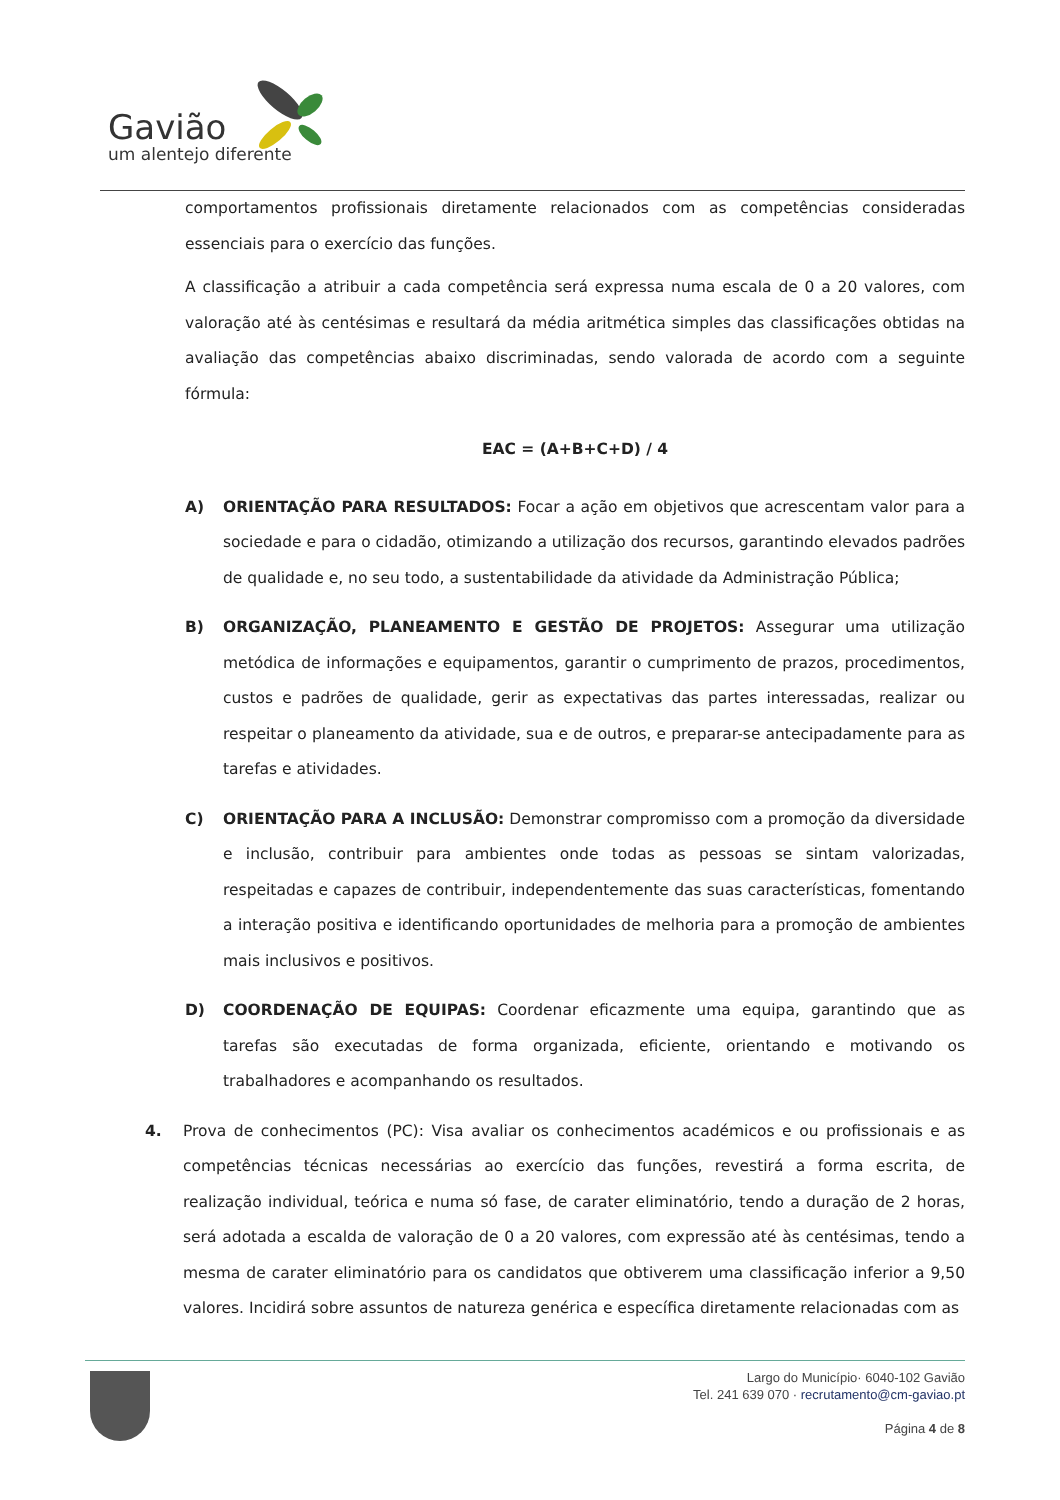Gavião
um alentejo diferente
comportamentos profissionais diretamente relacionados com as competências consideradas essenciais para o exercício das funções.
A classificação a atribuir a cada competência será expressa numa escala de 0 a 20 valores, com valoração até às centésimas e resultará da média aritmética simples das classificações obtidas na avaliação das competências abaixo discriminadas, sendo valorada de acordo com a seguinte fórmula:
EAC = (A+B+C+D) / 4
A) ORIENTAÇÃO PARA RESULTADOS: Focar a ação em objetivos que acrescentam valor para a sociedade e para o cidadão, otimizando a utilização dos recursos, garantindo elevados padrões de qualidade e, no seu todo, a sustentabilidade da atividade da Administração Pública;
B) ORGANIZAÇÃO, PLANEAMENTO E GESTÃO DE PROJETOS: Assegurar uma utilização metódica de informações e equipamentos, garantir o cumprimento de prazos, procedimentos, custos e padrões de qualidade, gerir as expectativas das partes interessadas, realizar ou respeitar o planeamento da atividade, sua e de outros, e preparar-se antecipadamente para as tarefas e atividades.
C) ORIENTAÇÃO PARA A INCLUSÃO: Demonstrar compromisso com a promoção da diversidade e inclusão, contribuir para ambientes onde todas as pessoas se sintam valorizadas, respeitadas e capazes de contribuir, independentemente das suas características, fomentando a interação positiva e identificando oportunidades de melhoria para a promoção de ambientes mais inclusivos e positivos.
D) COORDENAÇÃO DE EQUIPAS: Coordenar eficazmente uma equipa, garantindo que as tarefas são executadas de forma organizada, eficiente, orientando e motivando os trabalhadores e acompanhando os resultados.
4. Prova de conhecimentos (PC): Visa avaliar os conhecimentos académicos e ou profissionais e as competências técnicas necessárias ao exercício das funções, revestirá a forma escrita, de realização individual, teórica e numa só fase, de carater eliminatório, tendo a duração de 2 horas, será adotada a escalda de valoração de 0 a 20 valores, com expressão até às centésimas, tendo a mesma de carater eliminatório para os candidatos que obtiverem uma classificação inferior a 9,50 valores. Incidirá sobre assuntos de natureza genérica e específica diretamente relacionadas com as
Largo do Município· 6040-102 Gavião
Tel. 241 639 070 · recrutamento@cm-gaviao.pt
Página 4 de 8